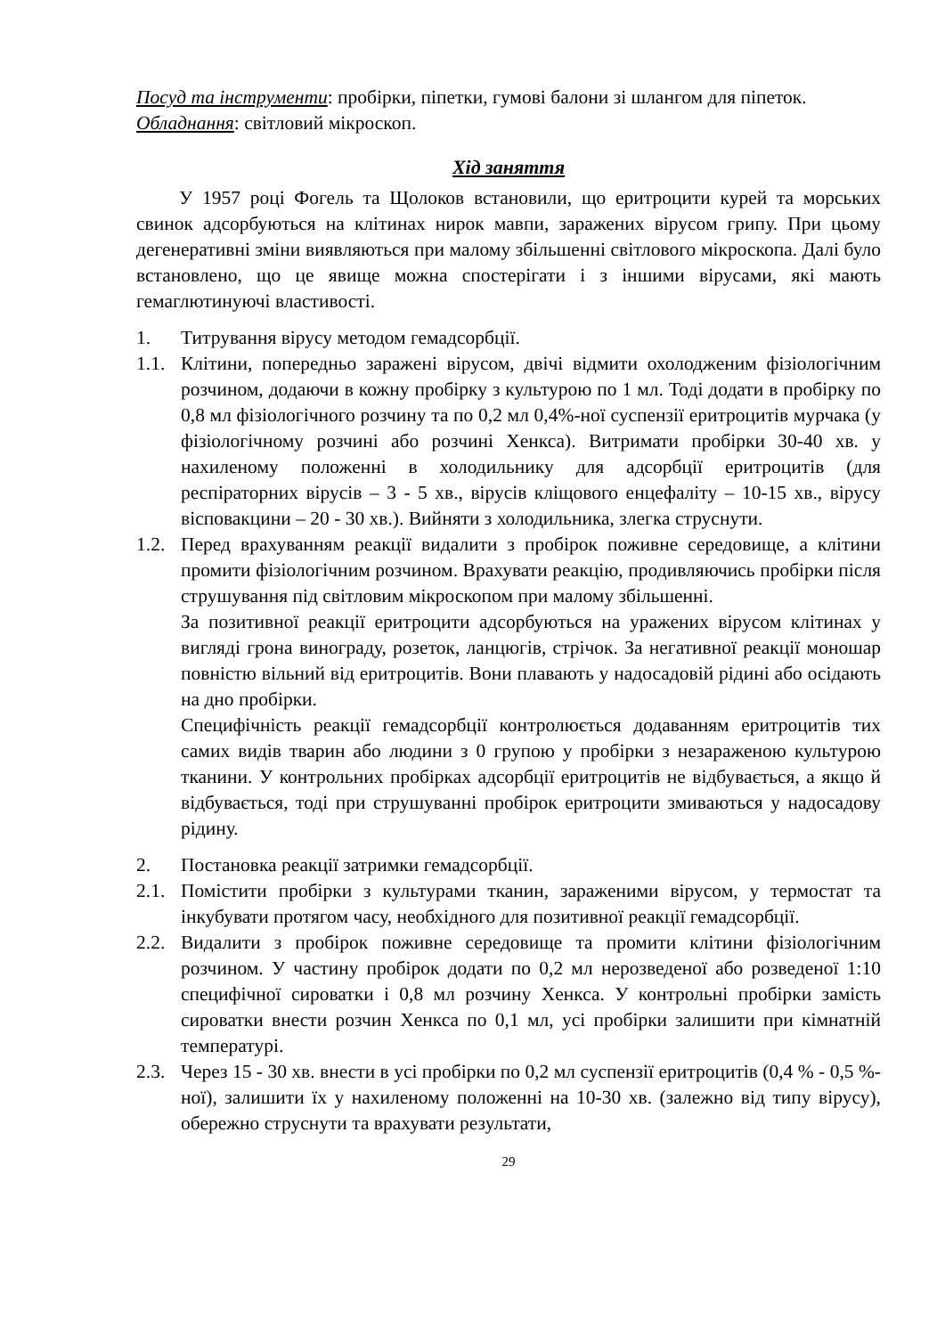Посуд та інструменти: пробірки, піпетки, гумові балони зі шлангом для піпеток.
Обладнання: світловий мікроскоп.
Хід заняття
У 1957 році Фогель та Щолоков встановили, що еритроцити курей та морських свинок адсорбуються на клітинах нирок мавпи, заражених вірусом грипу. При цьому дегенеративні зміни виявляються при малому збільшенні світлового мікроскопа. Далі було встановлено, що це явище можна спостерігати і з іншими вірусами, які мають гемаглютинуючі властивості.
1. Титрування вірусу методом гемадсорбції.
1.1. Клітини, попередньо заражені вірусом, двічі відмити охолодженим фізіологічним розчином, додаючи в кожну пробірку з культурою по 1 мл. Тоді додати в пробірку по 0,8 мл фізіологічного розчину та по 0,2 мл 0,4%-ної суспензії еритроцитів мурчака (у фізіологічному розчині або розчині Хенкса). Витримати пробірки 30-40 хв. у нахиленому положенні в холодильнику для адсорбції еритроцитів (для респіраторних вірусів – 3 - 5 хв., вірусів кліщового енцефаліту – 10-15 хв., вірусу вісповакцини – 20 - 30 хв.). Вийняти з холодильника, злегка струснути.
1.2. Перед врахуванням реакції видалити з пробірок поживне середовище, а клітини промити фізіологічним розчином. Врахувати реакцію, продивляючись пробірки після струшування під світловим мікроскопом при малому збільшенні.
За позитивної реакції еритроцити адсорбуються на уражених вірусом клітинах у вигляді грона винограду, розеток, ланцюгів, стрічок. За негативної реакції моношар повністю вільний від еритроцитів. Вони плавають у надосадовій рідині або осідають на дно пробірки.
Специфічність реакції гемадсорбції контролюється додаванням еритроцитів тих самих видів тварин або людини з 0 групою у пробірки з незараженою культурою тканини. У контрольних пробірках адсорбції еритроцитів не відбувається, а якщо й відбувається, тоді при струшуванні пробірок еритроцити змиваються у надосадову рідину.
2. Постановка реакції затримки гемадсорбції.
2.1. Помістити пробірки з культурами тканин, зараженими вірусом, у термостат та інкубувати протягом часу, необхідного для позитивної реакції гемадсорбції.
2.2. Видалити з пробірок поживне середовище та промити клітини фізіологічним розчином. У частину пробірок додати по 0,2 мл нерозведеної або розведеної 1:10 специфічної сироватки і 0,8 мл розчину Хенкса. У контрольні пробірки замість сироватки внести розчин Хенкса по 0,1 мл, усі пробірки залишити при кімнатній температурі.
2.3. Через 15 - 30 хв. внести в усі пробірки по 0,2 мл суспензії еритроцитів (0,4 % - 0,5 %-ної), залишити їх у нахиленому положенні на 10-30 хв. (залежно від типу вірусу), обережно струснути та врахувати результати,
29